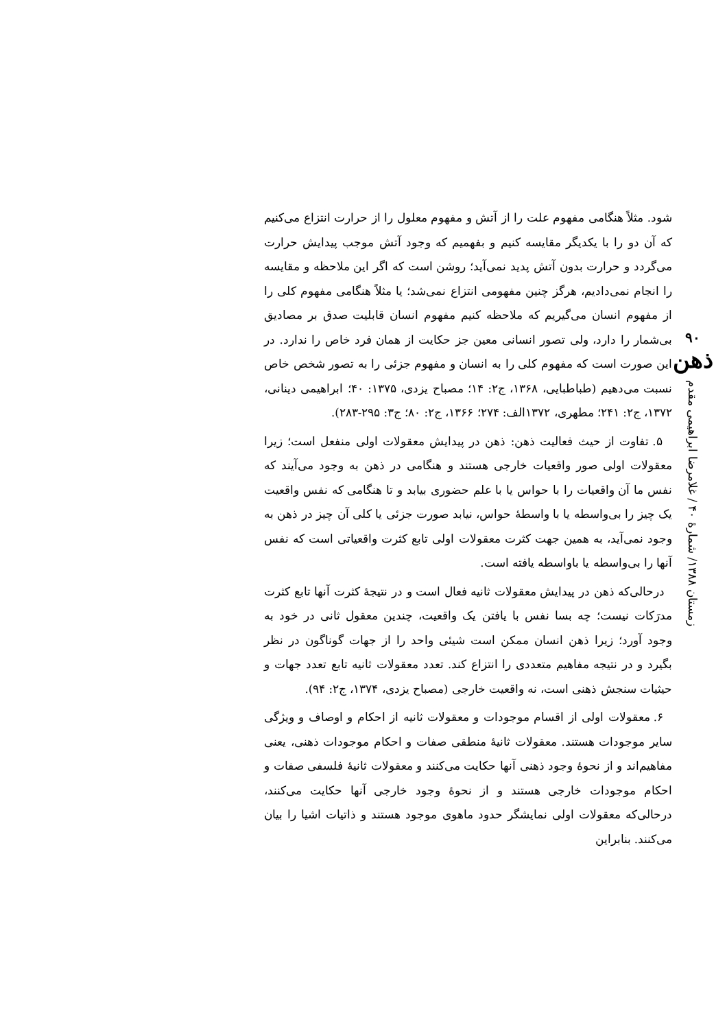۹۰
ذهن
زمستان ۱۳۸۸/ شمارهٔ ۴۰ / غلامرضا ابراهیمی مقدم
شود. مثلاً هنگامی مفهوم علت را از آتش و مفهوم معلول را از حرارت انتزاع می‌کنیم که آن دو را با یکدیگر مقایسه کنیم و بفهمیم که وجود آتش موجب پیدایش حرارت می‌گردد و حرارت بدون آتش پدید نمی‌آید؛ روشن است که اگر این ملاحظه و مقایسه را انجام نمی‌دادیم، هرگز چنین مفهومی انتزاع نمی‌شد؛ یا مثلاً هنگامی مفهوم کلی را از مفهوم انسان می‌گیریم که ملاحظه کنیم مفهوم انسان قابلیت صدق بر مصادیق بی‌شمار را دارد، ولی تصور انسانی معین جز حکایت از همان فرد خاص را ندارد. در این صورت است که مفهوم کلی را به انسان و مفهوم جزئی را به تصور شخص خاص نسبت می‌دهیم (طباطبایی، ۱۳۶۸، ج۲: ۱۴؛ مصباح یزدی، ۱۳۷۵: ۴۰؛ ابراهیمی دینانی، ۱۳۷۲، ج۲: ۲۴۱؛ مطهری، ۱۳۷۲الف: ۲۷۴؛ ۱۳۶۶، ج۲: ۸۰؛ ج۳: ۲۹۵-۲۸۳).
۵. تفاوت از حیث فعالیت ذهن: ذهن در پیدایش معقولات اولی منفعل است؛ زیرا معقولات اولی صور واقعیات خارجی هستند و هنگامی در ذهن به وجود می‌آیند که نفس ما آن واقعیات را با حواس یا با علم حضوری بیابد و تا هنگامی که نفس واقعیت یک چیز را بی‌واسطه یا با واسطهٔ حواس، نیابد صورت جزئی یا کلی آن چیز در ذهن به وجود نمی‌آید، به همین جهت کثرت معقولات اولی تابع کثرت واقعیاتی است که نفس آنها را بی‌واسطه یا باواسطه یافته است.
درحالی‌که ذهن در پیدایش معقولات ثانیه فعال است و در نتیجهٔ کثرت آنها تابع کثرت مدرَکات نیست؛ چه بسا نفس با یافتن یک واقعیت، چندین معقول ثانی در خود به وجود آورد؛ زیرا ذهن انسان ممکن است شیئی واحد را از جهات گوناگون در نظر بگیرد و در نتیجه مفاهیم متعددی را انتزاع کند. تعدد معقولات ثانیه تابع تعدد جهات و حیثیات سنجش ذهنی است، نه واقعیت خارجی (مصباح یزدی، ۱۳۷۴، ج۲: ۹۴).
۶. معقولات اولی از اقسام موجودات و معقولات ثانیه از احکام و اوصاف و ویژگی سایر موجودات هستند. معقولات ثانیهٔ منطقی صفات و احکام موجودات ذهنی، یعنی مفاهیم‌اند و از نحوهٔ وجود ذهنی آنها حکایت می‌کنند و معقولات ثانیهٔ فلسفی صفات و احکام موجودات خارجی هستند و از نحوهٔ وجود خارجی آنها حکایت می‌کنند، درحالی‌که معقولات اولی نمایشگر حدود ماهوی موجود هستند و ذاتیات اشیا را بیان می‌کنند. بنابراین